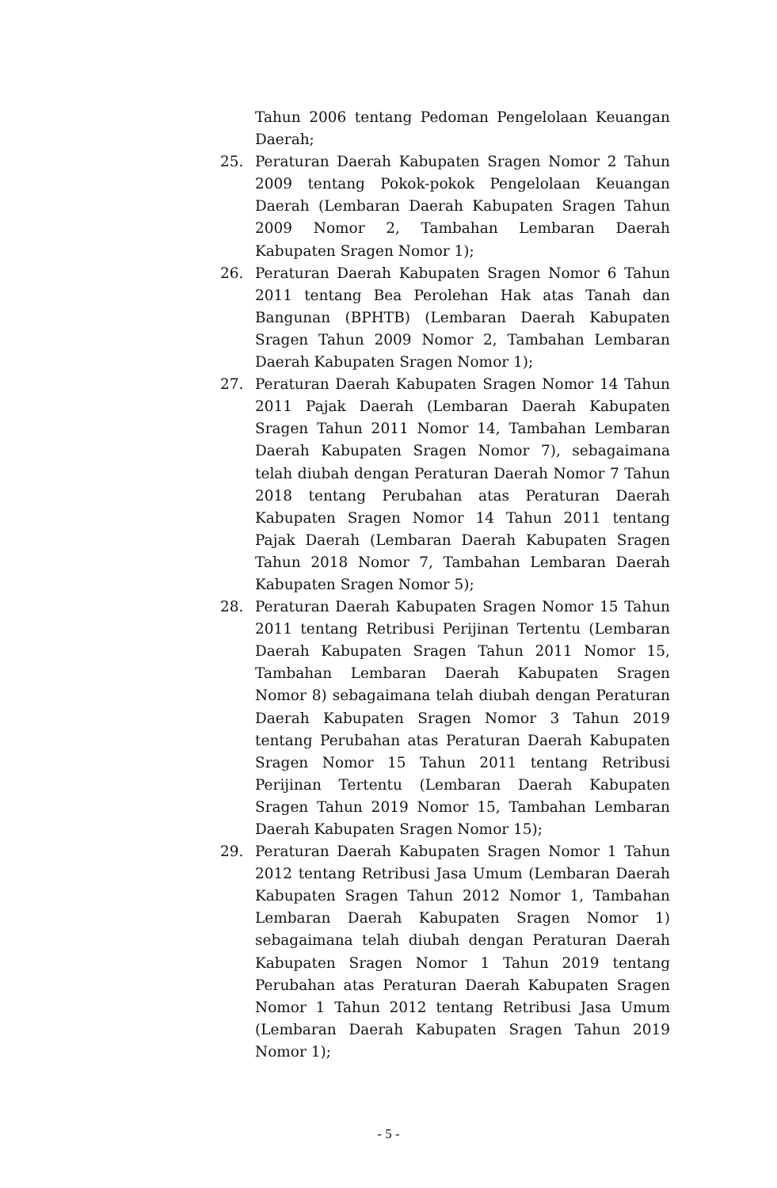Tahun 2006 tentang Pedoman Pengelolaan Keuangan Daerah;
25. Peraturan Daerah Kabupaten Sragen Nomor 2 Tahun 2009 tentang Pokok-pokok Pengelolaan Keuangan Daerah (Lembaran Daerah Kabupaten Sragen Tahun 2009 Nomor 2, Tambahan Lembaran Daerah Kabupaten Sragen Nomor 1);
26. Peraturan Daerah Kabupaten Sragen Nomor 6 Tahun 2011 tentang Bea Perolehan Hak atas Tanah dan Bangunan (BPHTB) (Lembaran Daerah Kabupaten Sragen Tahun 2009 Nomor 2, Tambahan Lembaran Daerah Kabupaten Sragen Nomor 1);
27. Peraturan Daerah Kabupaten Sragen Nomor 14 Tahun 2011 Pajak Daerah (Lembaran Daerah Kabupaten Sragen Tahun 2011 Nomor 14, Tambahan Lembaran Daerah Kabupaten Sragen Nomor 7), sebagaimana telah diubah dengan Peraturan Daerah Nomor 7 Tahun 2018 tentang Perubahan atas Peraturan Daerah Kabupaten Sragen Nomor 14 Tahun 2011 tentang Pajak Daerah (Lembaran Daerah Kabupaten Sragen Tahun 2018 Nomor 7, Tambahan Lembaran Daerah Kabupaten Sragen Nomor 5);
28. Peraturan Daerah Kabupaten Sragen Nomor 15 Tahun 2011 tentang Retribusi Perijinan Tertentu (Lembaran Daerah Kabupaten Sragen Tahun 2011 Nomor 15, Tambahan Lembaran Daerah Kabupaten Sragen Nomor 8) sebagaimana telah diubah dengan Peraturan Daerah Kabupaten Sragen Nomor 3 Tahun 2019 tentang Perubahan atas Peraturan Daerah Kabupaten Sragen Nomor 15 Tahun 2011 tentang Retribusi Perijinan Tertentu (Lembaran Daerah Kabupaten Sragen Tahun 2019 Nomor 15, Tambahan Lembaran Daerah Kabupaten Sragen Nomor 15);
29. Peraturan Daerah Kabupaten Sragen Nomor 1 Tahun 2012 tentang Retribusi Jasa Umum (Lembaran Daerah Kabupaten Sragen Tahun 2012 Nomor 1, Tambahan Lembaran Daerah Kabupaten Sragen Nomor 1) sebagaimana telah diubah dengan Peraturan Daerah Kabupaten Sragen Nomor 1 Tahun 2019 tentang Perubahan atas Peraturan Daerah Kabupaten Sragen Nomor 1 Tahun 2012 tentang Retribusi Jasa Umum (Lembaran Daerah Kabupaten Sragen Tahun 2019 Nomor 1);
- 5 -